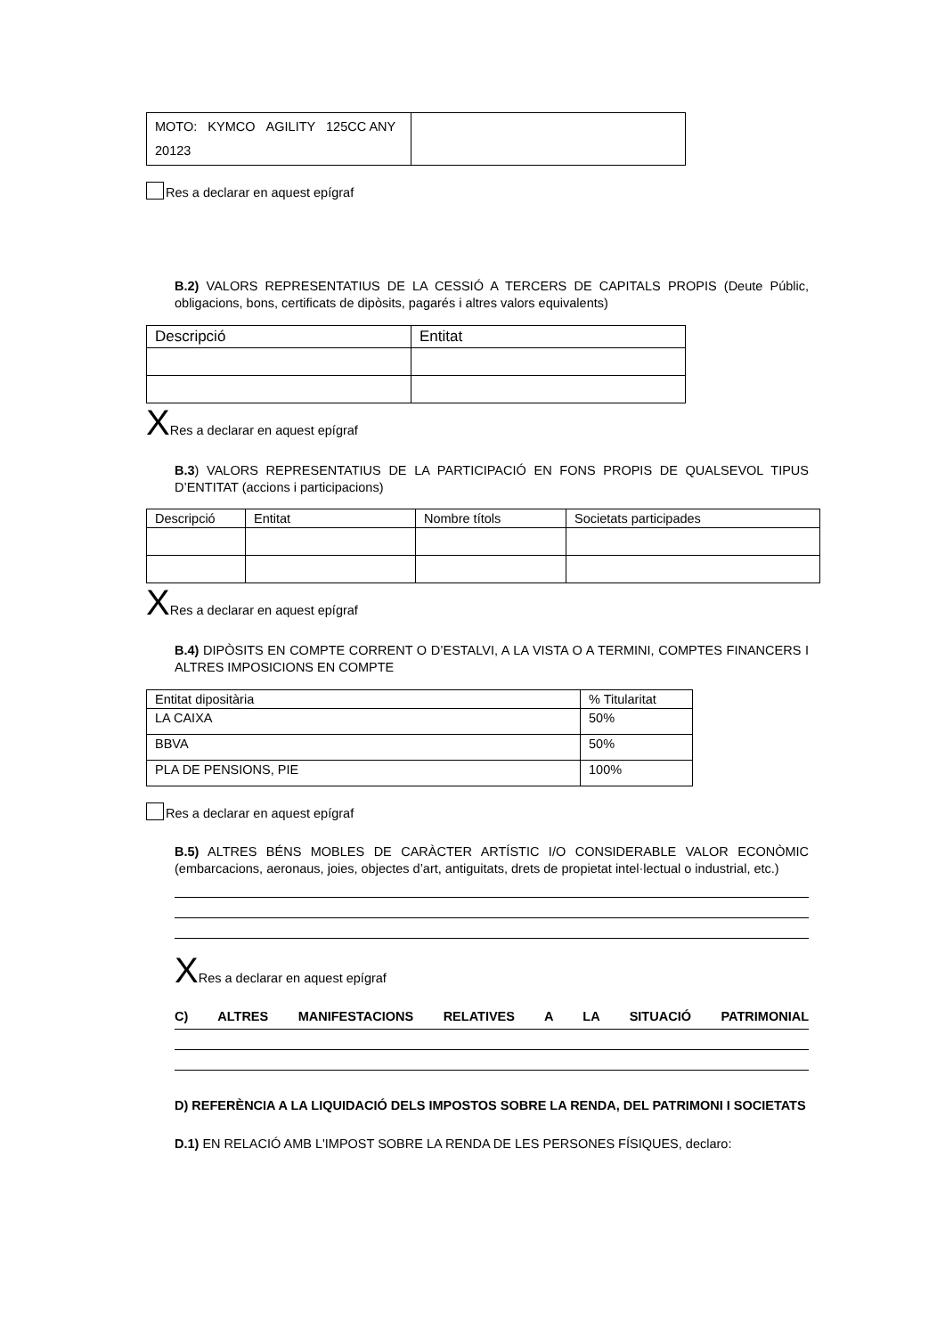| MOTO: KYMCO AGILITY 125CC ANY 20123 | |
Res a declarar en aquest epígraf
B.2) VALORS REPRESENTATIUS DE LA CESSIÓ A TERCERS DE CAPITALS PROPIS (Deute Públic, obligacions, bons, certificats de dipòsits, pagarés i altres valors equivalents)
| Descripció | Entitat |
| --- | --- |
X Res a declarar en aquest epígraf
B.3) VALORS REPRESENTATIUS DE LA PARTICIPACIÓ EN FONS PROPIS DE QUALSEVOL TIPUS D’ENTITAT (accions i participacions)
| Descripció | Entitat | Nombre títols | Societats participades |
| --- | --- | --- | --- |
X Res a declarar en aquest epígraf
B.4) DIPÒSITS EN COMPTE CORRENT O D’ESTALVI, A LA VISTA O A TERMINI, COMPTES FINANCERS I ALTRES IMPOSICIONS EN COMPTE
| Entitat dipositària | % Titularitat |
| --- | --- |
| LA CAIXA | 50% |
| BBVA | 50% |
| PLA DE PENSIONS, PIE | 100% |
Res a declarar en aquest epígraf
B.5) ALTRES BÉNS MOBLES DE CARÀCTER ARTÍSTIC I/O CONSIDERABLE VALOR ECONÒMIC (embarcacions, aeronaus, joies, objectes d’art, antiguitats, drets de propietat intel·lectual o industrial, etc.)
X Res a declarar en aquest epígraf
C) ALTRES MANIFESTACIONS RELATIVES A LA SITUACIÓ PATRIMONIAL
D) REFERÈNCIA A LA LIQUIDACIÓ DELS IMPOSTOS SOBRE LA RENDA, DEL PATRIMONI I SOCIETATS
D.1) EN RELACIÓ AMB L'IMPOST SOBRE LA RENDA DE LES PERSONES FÍSIQUES, declaro: